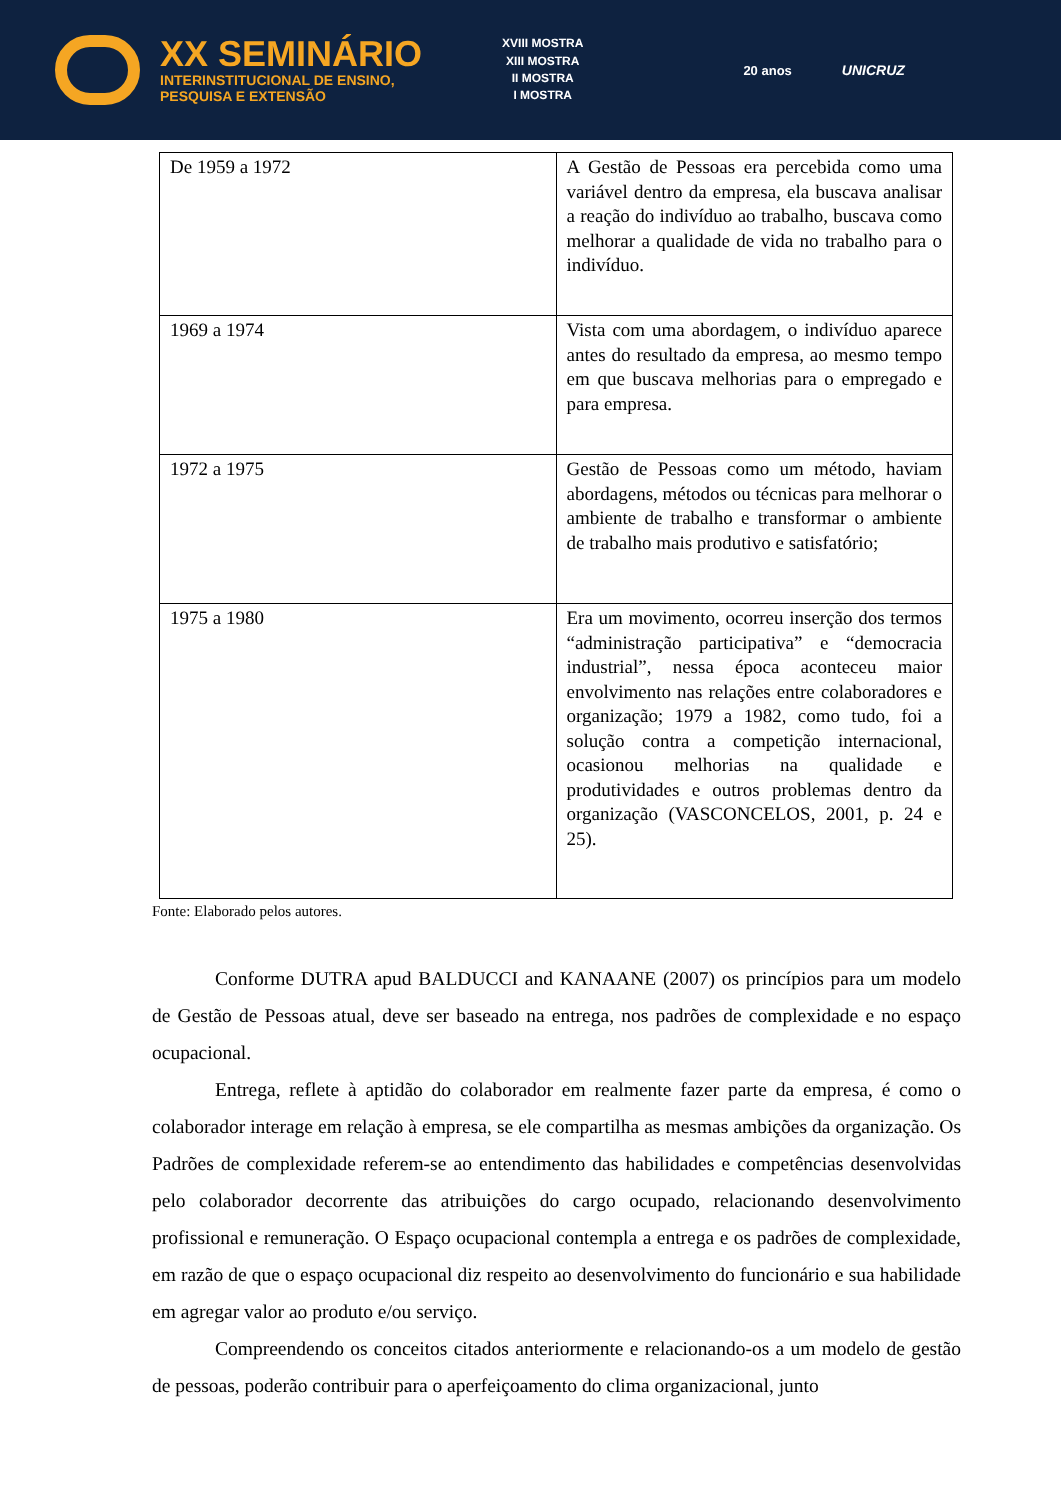XX SEMINÁRIO
INTERINSTITUCIONAL DE ENSINO,
PESQUISA E EXTENSÃO
XVIII MOSTRA
XIII MOSTRA
II MOSTRA
I MOSTRA
20 anos UNICRUZ
| De 1959 a 1972 | A Gestão de Pessoas era percebida como uma variável dentro da empresa, ela buscava analisar a reação do indivíduo ao trabalho, buscava como melhorar a qualidade de vida no trabalho para o indivíduo. |
| 1969 a 1974 | Vista com uma abordagem, o indivíduo aparece antes do resultado da empresa, ao mesmo tempo em que buscava melhorias para o empregado e para empresa. |
| 1972 a 1975 | Gestão de Pessoas como um método, haviam abordagens, métodos ou técnicas para melhorar o ambiente de trabalho e transformar o ambiente de trabalho mais produtivo e satisfatório; |
| 1975 a 1980 | Era um movimento, ocorreu inserção dos termos “administração participativa” e “democracia industrial”, nessa época aconteceu maior envolvimento nas relações entre colaboradores e organização; 1979 a 1982, como tudo, foi a solução contra a competição internacional, ocasionou melhorias na qualidade e produtividades e outros problemas dentro da organização (VASCONCELOS, 2001, p. 24 e 25). |
Fonte: Elaborado pelos autores.
Conforme DUTRA apud BALDUCCI and KANAANE (2007) os princípios para um modelo de Gestão de Pessoas atual, deve ser baseado na entrega, nos padrões de complexidade e no espaço ocupacional.
Entrega, reflete à aptidão do colaborador em realmente fazer parte da empresa, é como o colaborador interage em relação à empresa, se ele compartilha as mesmas ambições da organização. Os Padrões de complexidade referem-se ao entendimento das habilidades e competências desenvolvidas pelo colaborador decorrente das atribuições do cargo ocupado, relacionando desenvolvimento profissional e remuneração. O Espaço ocupacional contempla a entrega e os padrões de complexidade, em razão de que o espaço ocupacional diz respeito ao desenvolvimento do funcionário e sua habilidade em agregar valor ao produto e/ou serviço.
Compreendendo os conceitos citados anteriormente e relacionando-os a um modelo de gestão de pessoas, poderão contribuir para o aperfeiçoamento do clima organizacional, junto